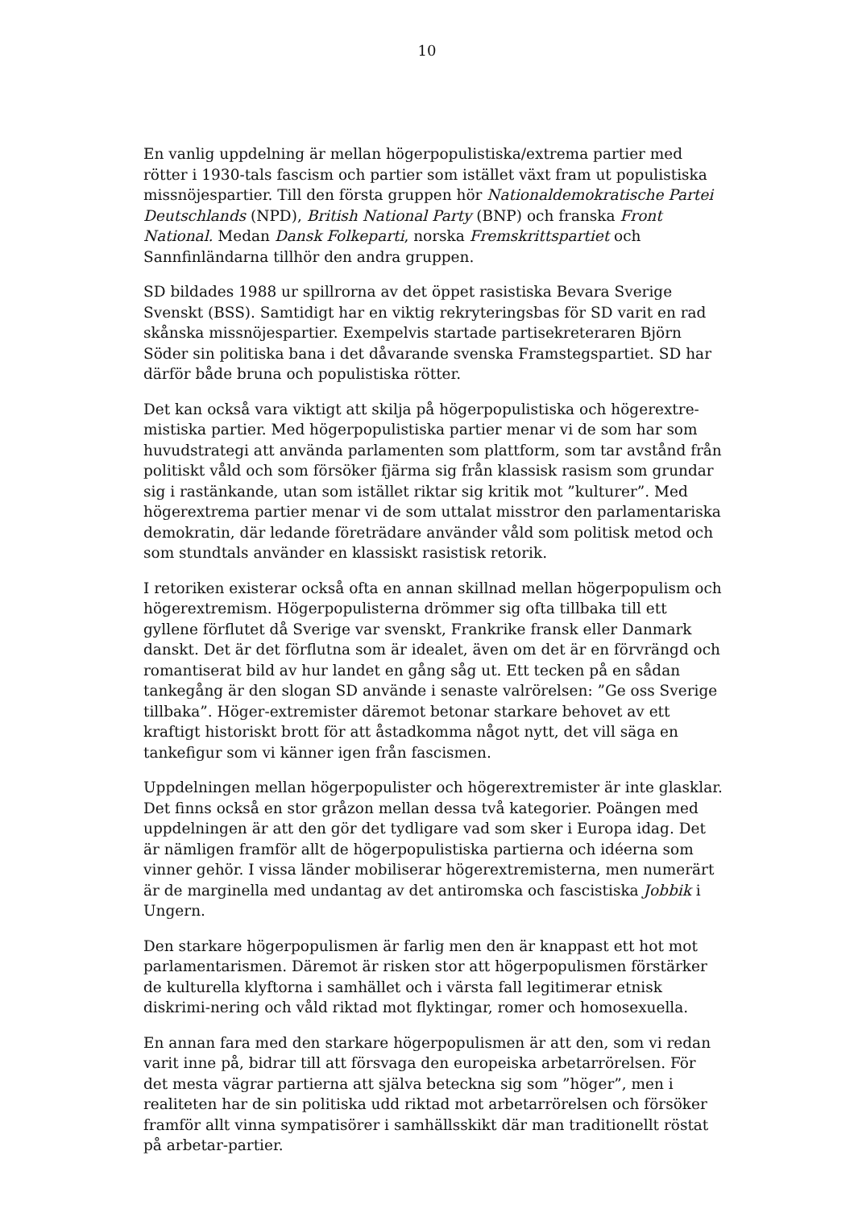10
En vanlig uppdelning är mellan högerpopulistiska/extrema partier med rötter i 1930-tals fascism och partier som istället växt fram ut populistiska missnöjespartier. Till den första gruppen hör Nationaldemokratische Partei Deutschlands (NPD), British National Party (BNP) och franska Front National. Medan Dansk Folkeparti, norska Fremskrittspartiet och Sannfinländarna tillhör den andra gruppen.
SD bildades 1988 ur spillrorna av det öppet rasistiska Bevara Sverige Svenskt (BSS). Samtidigt har en viktig rekryteringsbas för SD varit en rad skånska missnöjespartier. Exempelvis startade partisekreteraren Björn Söder sin politiska bana i det dåvarande svenska Framstegspartiet. SD har därför både bruna och populistiska rötter.
Det kan också vara viktigt att skilja på högerpopulistiska och högerextre-mistiska partier. Med högerpopulistiska partier menar vi de som har som huvudstrategi att använda parlamenten som plattform, som tar avstånd från politiskt våld och som försöker fjärma sig från klassisk rasism som grundar sig i rastänkande, utan som istället riktar sig kritik mot ”kulturer”. Med högerextrema partier menar vi de som uttalat misstror den parlamentariska demokratin, där ledande företrädare använder våld som politisk metod och som stundtals använder en klassiskt rasistisk retorik.
I retoriken existerar också ofta en annan skillnad mellan högerpopulism och högerextremism. Högerpopulisterna drömmer sig ofta tillbaka till ett gyllene förflutet då Sverige var svenskt, Frankrike fransk eller Danmark danskt. Det är det förflutna som är idealet, även om det är en förvrängd och romantiserat bild av hur landet en gång såg ut. Ett tecken på en sådan tankegång är den slogan SD använde i senaste valrörelsen: ”Ge oss Sverige tillbaka”. Höger-extremister däremot betonar starkare behovet av ett kraftigt historiskt brott för att åstadkomma något nytt, det vill säga en tankefigur som vi känner igen från fascismen.
Uppdelningen mellan högerpopulister och högerextremister är inte glasklar. Det finns också en stor gråzon mellan dessa två kategorier. Poängen med uppdelningen är att den gör det tydligare vad som sker i Europa idag. Det är nämligen framför allt de högerpopulistiska partierna och idéerna som vinner gehör. I vissa länder mobiliserar högerextremisterna, men numerärt är de marginella med undantag av det antiromska och fascistiska Jobbik i Ungern.
Den starkare högerpopulismen är farlig men den är knappast ett hot mot parlamentarismen. Däremot är risken stor att högerpopulismen förstärker de kulturella klyftorna i samhället och i värsta fall legitimerar etnisk diskrimi-nering och våld riktad mot flyktingar, romer och homosexuella.
En annan fara med den starkare högerpopulismen är att den, som vi redan varit inne på, bidrar till att försvaga den europeiska arbetarrörelsen. För det mesta vägrar partierna att själva beteckna sig som ”höger”, men i realiteten har de sin politiska udd riktad mot arbetarrörelsen och försöker framför allt vinna sympatisörer i samhällsskikt där man traditionellt röstat på arbetar-partier.